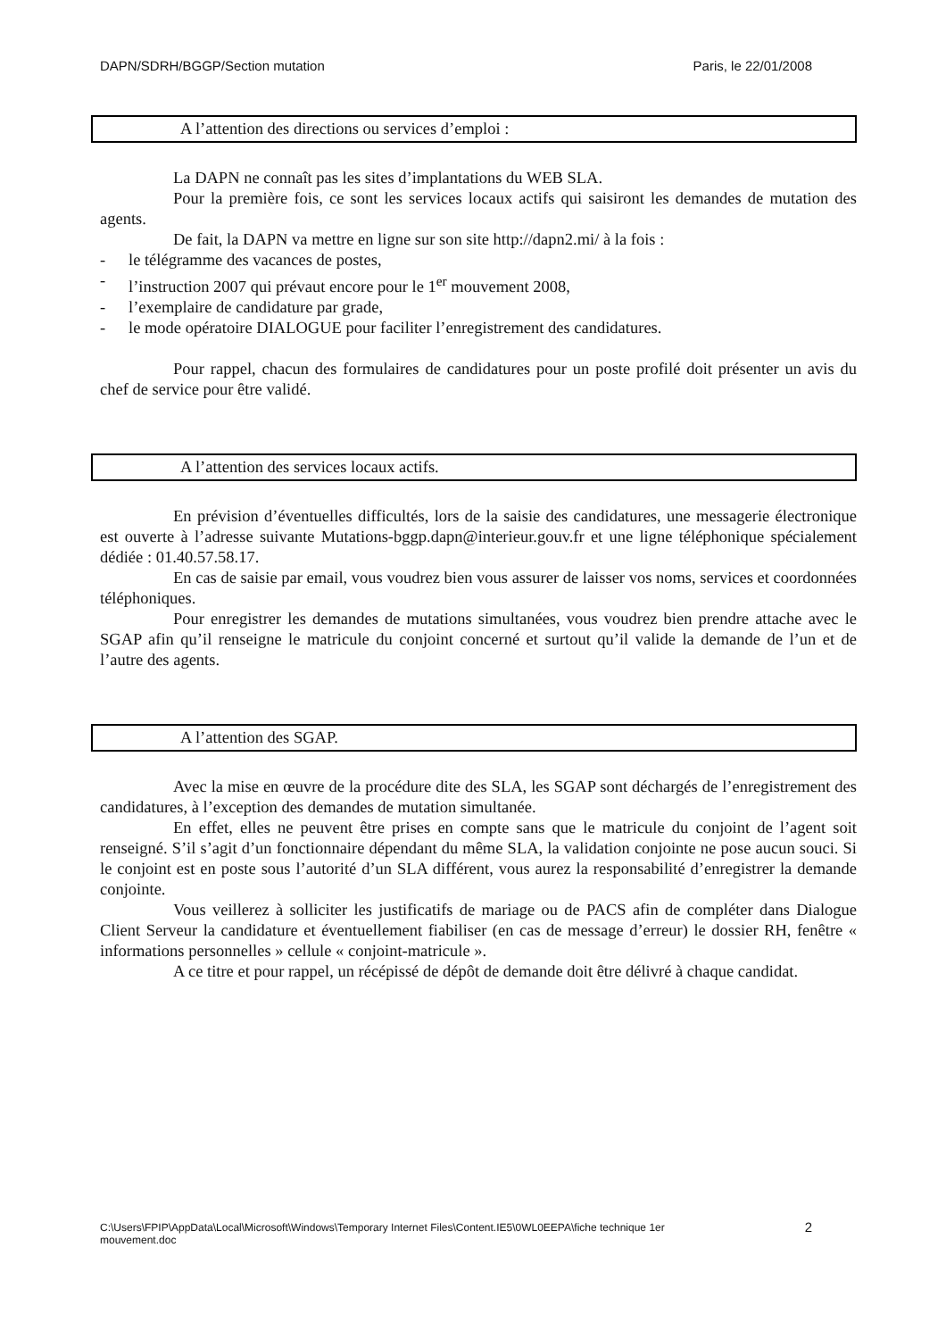DAPN/SDRH/BGGP/Section mutation Paris, le 22/01/2008
A l’attention des directions ou services d’emploi :
La DAPN ne connaît pas les sites d’implantations du WEB SLA.
Pour la première fois, ce sont les services locaux actifs qui saisiront les demandes de mutation des agents.
De fait, la DAPN va mettre en ligne sur son site http://dapn2.mi/ à la fois :
- le télégramme des vacances de postes,
- l’instruction 2007 qui prévaut encore pour le 1<sup>er</sup> mouvement 2008,
- l’exemplaire de candidature par grade,
- le mode opératoire DIALOGUE pour faciliter l’enregistrement des candidatures.
Pour rappel, chacun des formulaires de candidatures pour un poste profilé doit présenter un avis du chef de service pour être validé.
A l’attention des services locaux actifs.
En prévision d’éventuelles difficultés, lors de la saisie des candidatures, une messagerie électronique est ouverte à l’adresse suivante Mutations-bggp.dapn@interieur.gouv.fr et une ligne téléphonique spécialement dédiée : 01.40.57.58.17.
En cas de saisie par email, vous voudrez bien vous assurer de laisser vos noms, services et coordonnées téléphoniques.
Pour enregistrer les demandes de mutations simultanées, vous voudrez bien prendre attache avec le SGAP afin qu’il renseigne le matricule du conjoint concerné et surtout qu’il valide la demande de l’un et de l’autre des agents.
A l’attention des SGAP.
Avec la mise en œuvre de la procédure dite des SLA, les SGAP sont déchargés de l’enregistrement des candidatures, à l’exception des demandes de mutation simultanée.
En effet, elles ne peuvent être prises en compte sans que le matricule du conjoint de l’agent soit renseigné. S’il s’agit d’un fonctionnaire dépendant du même SLA, la validation conjointe ne pose aucun souci. Si le conjoint est en poste sous l’autorité d’un SLA différent, vous aurez la responsabilité d’enregistrer la demande conjointe.
Vous veillerez à solliciter les justificatifs de mariage ou de PACS afin de compléter dans Dialogue Client Serveur la candidature et éventuellement fiabiliser (en cas de message d’erreur) le dossier RH, fenêtre « informations personnelles » cellule « conjoint-matricule ».
A ce titre et pour rappel, un récépissé de dépôt de demande doit être délivré à chaque candidat.
C:\Users\FPIP\AppData\Local\Microsoft\Windows\Temporary Internet Files\Content.IE5\0WL0EEPA\fiche technique 1er
mouvement.doc 2